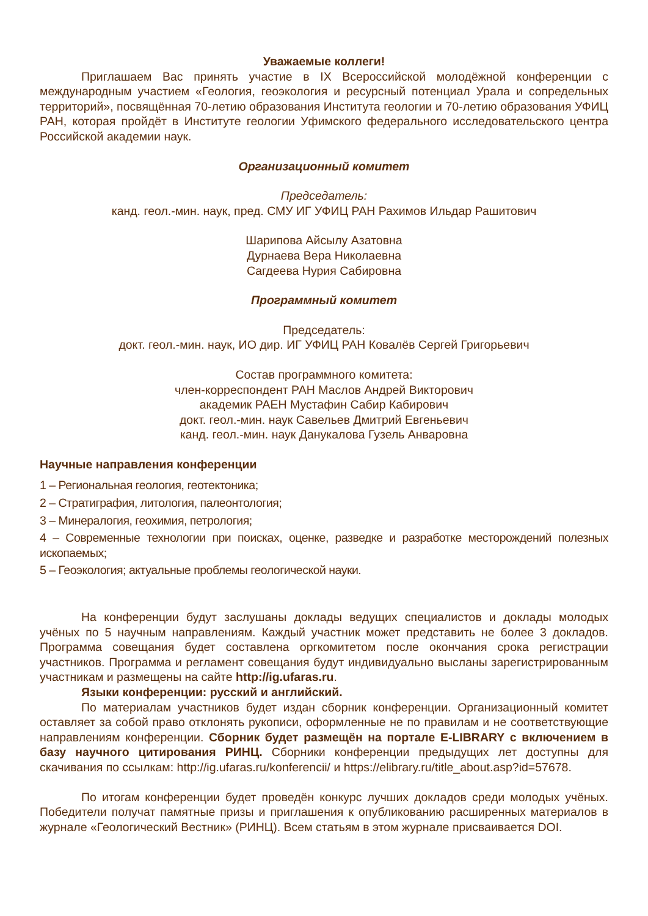Уважаемые коллеги!
Приглашаем Вас принять участие в IX Всероссийской молодёжной конференции с международным участием «Геология, геоэкология и ресурсный потенциал Урала и сопредельных территорий», посвящённая 70-летию образования Института геологии и 70-летию образования УФИЦ РАН, которая пройдёт в Институте геологии Уфимского федерального исследовательского центра Российской академии наук.
Организационный комитет
Председатель:
канд. геол.-мин. наук, пред. СМУ ИГ УФИЦ РАН Рахимов Ильдар Рашитович
Шарипова Айсылу Азатовна
Дурнаева Вера Николаевна
Сагдеева Нурия Сабировна
Программный комитет
Председатель:
докт. геол.-мин. наук, ИО дир. ИГ УФИЦ РАН Ковалёв Сергей Григорьевич
Состав программного комитета:
член-корреспондент РАН Маслов Андрей Викторович
академик РАЕН Мустафин Сабир Кабирович
докт. геол.-мин. наук Савельев Дмитрий Евгеньевич
канд. геол.-мин. наук Данукалова Гузель Анваровна
Научные направления конференции
1 – Региональная геология, геотектоника;
2 – Стратиграфия, литология, палеонтология;
3 – Минералогия, геохимия, петрология;
4 – Современные технологии при поисках, оценке, разведке и разработке месторождений полезных ископаемых;
5 – Геоэкология; актуальные проблемы геологической науки.
На конференции будут заслушаны доклады ведущих специалистов и доклады молодых учёных по 5 научным направлениям. Каждый участник может представить не более 3 докладов. Программа совещания будет составлена оргкомитетом после окончания срока регистрации участников. Программа и регламент совещания будут индивидуально высланы зарегистрированным участникам и размещены на сайте http://ig.ufaras.ru.
Языки конференции: русский и английский.
По материалам участников будет издан сборник конференции. Организационный комитет оставляет за собой право отклонять рукописи, оформленные не по правилам и не соответствующие направлениям конференции. Сборник будет размещён на портале E-LIBRARY с включением в базу научного цитирования РИНЦ. Сборники конференции предыдущих лет доступны для скачивания по ссылкам: http://ig.ufaras.ru/konferencii/ и https://elibrary.ru/title_about.asp?id=57678.
По итогам конференции будет проведён конкурс лучших докладов среди молодых учёных. Победители получат памятные призы и приглашения к опубликованию расширенных материалов в журнале «Геологический Вестник» (РИНЦ). Всем статьям в этом журнале присваивается DOI.